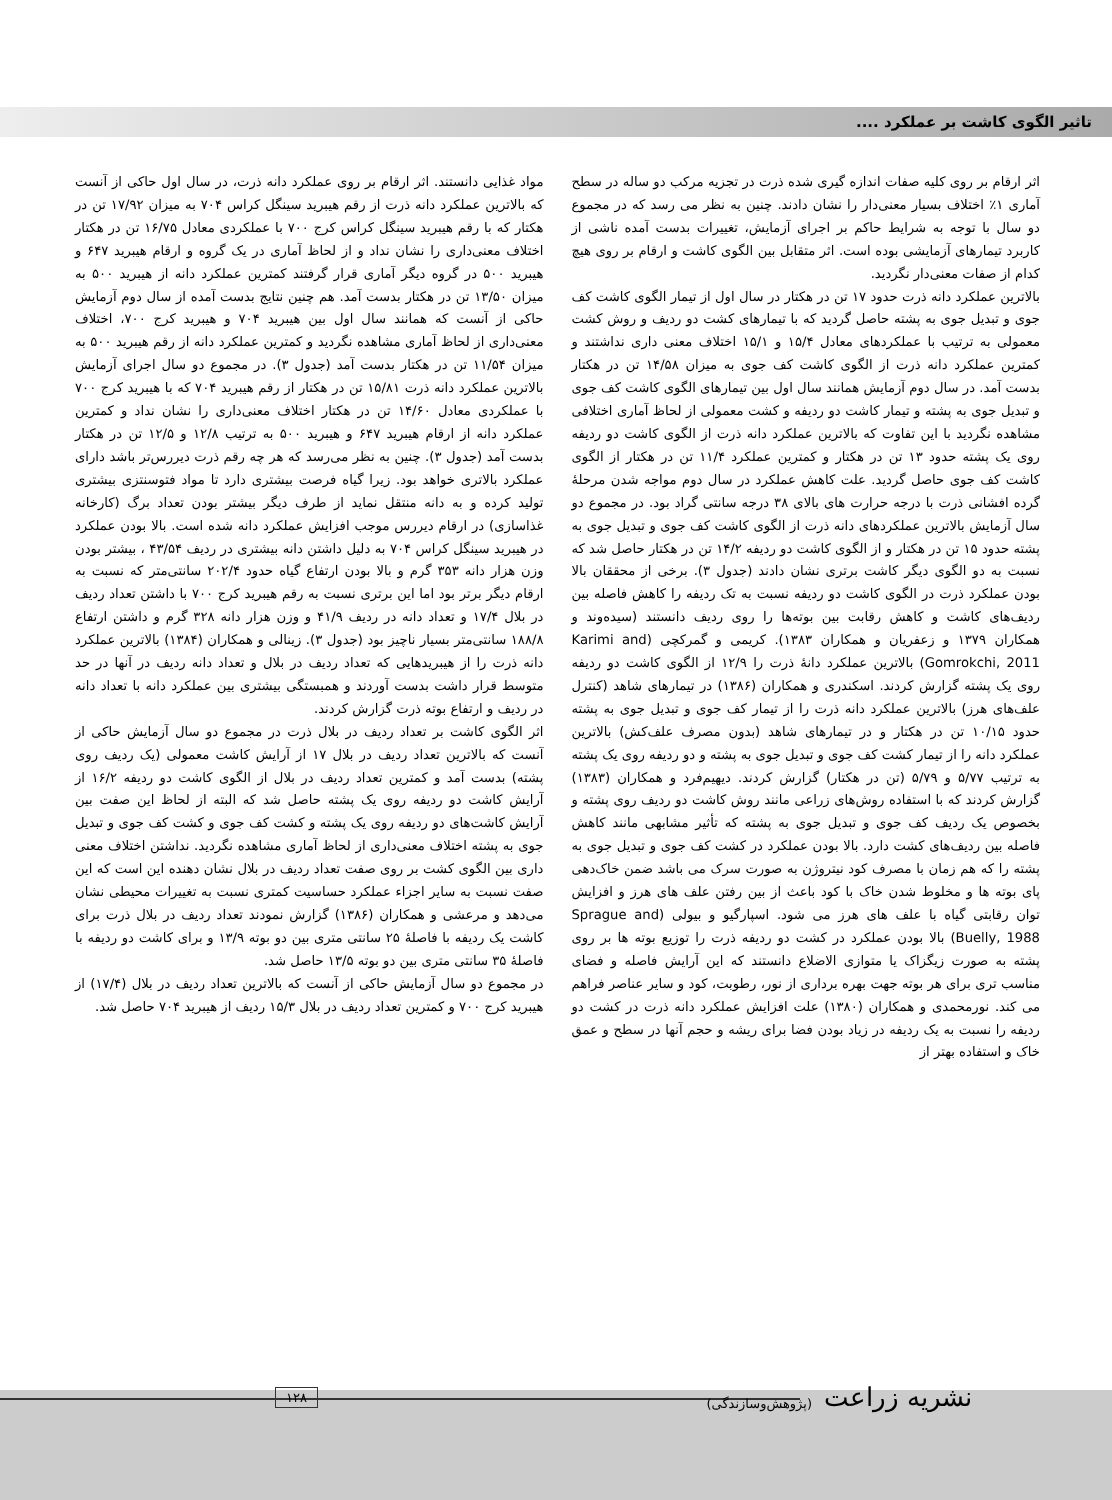تاثیر الگوی کاشت بر عملکرد ....
اثر ارقام بر روی کلیه صفات اندازه گیری شده ذرت در تجزیه مرکب دو ساله در سطح آماری ۱٪ اختلاف بسیار معنی‌دار را نشان دادند. چنین به نظر می رسد که در مجموع دو سال با توجه به شرایط حاکم بر اجرای آزمایش، تغییرات بدست آمده ناشی از کاربرد تیمارهای آزمایشی بوده است. اثر متقابل بین الگوی کاشت و ارقام بر روی هیچ کدام از صفات معنی‌دار نگردید.
بالاترین عملکرد دانه ذرت حدود ۱۷ تن در هکتار در سال اول از تیمار الگوی کاشت کف جوی و تبدیل جوی به پشته حاصل گردید که با تیمارهای کشت دو ردیف و روش کشت معمولی به ترتیب با عملکردهای معادل ۱۵/۴ و ۱۵/۱ اختلاف معنی داری نداشتند و کمترین عملکرد دانه ذرت از الگوی کاشت کف جوی به میزان ۱۴/۵۸ تن در هکتار بدست آمد. در سال دوم آزمایش همانند سال اول بین تیمارهای الگوی کاشت کف جوی و تبدیل جوی به پشته و تیمار کاشت دو ردیفه و کشت معمولی از لحاظ آماری اختلافی مشاهده نگردید با این تفاوت که بالاترین عملکرد دانه ذرت از الگوی کاشت دو ردیفه روی یک پشته حدود ۱۳ تن در هکتار و کمترین عملکرد ۱۱/۴ تن در هکتار از الگوی کاشت کف جوی حاصل گردید. علت کاهش عملکرد در سال دوم مواجه شدن مرحلۀ گرده افشانی ذرت با درجه حرارت های بالای ۳۸ درجه سانتی گراد بود. در مجموع دو سال آزمایش بالاترین عملکردهای دانه ذرت از الگوی کاشت کف جوی و تبدیل جوی به پشته حدود ۱۵ تن در هکتار و از الگوی کاشت دو ردیفه ۱۴/۲ تن در هکتار حاصل شد که نسبت به دو الگوی دیگر کاشت برتری نشان دادند (جدول ۳). برخی از محققان بالا بودن عملکرد ذرت در الگوی کاشت دو ردیفه نسبت به تک ردیفه را کاهش فاصله بین ردیف‌های کاشت و کاهش رقابت بین بوته‌ها را روی ردیف دانستند (سیده‌وند و همکاران ۱۳۷۹ و زعفریان و همکاران ۱۳۸۳). کریمی و گمرکچی (Karimi and Gomrokchi, 2011) بالاترین عملکرد دانۀ ذرت را ۱۲/۹ از الگوی کاشت دو ردیفه روی یک پشته گزارش کردند. اسکندری و همکاران (۱۳۸۶) در تیمارهای شاهد (کنترل علف‌های هرز) بالاترین عملکرد دانه ذرت را از تیمار کف جوی و تبدیل جوی به پشته حدود ۱۰/۱۵ تن در هکتار و در تیمارهای شاهد (بدون مصرف علف‌کش) بالاترین عملکرد دانه را از تیمار کشت کف جوی و تبدیل جوی به پشته و دو ردیفه روی یک پشته به ترتیب ۵/۷۷ و ۵/۷۹ (تن در هکتار) گزارش کردند. دیهیم‌فرد و همکاران (۱۳۸۳) گزارش کردند که با استفاده روش‌های زراعی مانند روش کاشت دو ردیف روی پشته و بخصوص یک ردیف کف جوی و تبدیل جوی به پشته که تأثیر مشابهی مانند کاهش فاصله بین ردیف‌های کشت دارد. بالا بودن عملکرد در کشت کف جوی و تبدیل جوی به پشته را که هم زمان با مصرف کود نیتروژن به صورت سرک می باشد ضمن خاک‌دهی پای بوته ها و مخلوط شدن خاک با کود باعث از بین رفتن علف های هرز و افزایش توان رقابتی گیاه با علف های هرز می شود. اسپارگیو و بیولی (Sprague and Buelly, 1988) بالا بودن عملکرد در کشت دو ردیفه ذرت را توزیع بوته ها بر روی پشته به صورت زیگزاک یا متوازی الاضلاع دانستند که این آرایش فاصله و فضای مناسب تری برای هر بوته جهت بهره برداری از نور، رطوبت، کود و سایر عناصر فراهم می کند. نورمحمدی و همکاران (۱۳۸۰) علت افزایش عملکرد دانه ذرت در کشت دو ردیفه را نسبت به یک ردیفه در زیاد بودن فضا برای ریشه و حجم آنها در سطح و عمق خاک و استفاده بهتر از
مواد غذایی دانستند. اثر ارقام بر روی عملکرد دانه ذرت، در سال اول حاکی از آنست که بالاترین عملکرد دانه ذرت از رقم هیبرید سینگل کراس ۷۰۴ به میزان ۱۷/۹۲ تن در هکتار که با رقم هیبرید سینگل کراس کرج ۷۰۰ با عملکردی معادل ۱۶/۷۵ تن در هکتار اختلاف معنی‌داری را نشان نداد و از لحاظ آماری در یک گروه و ارقام هیبرید ۶۴۷ و هیبرید ۵۰۰ در گروه دیگر آماری قرار گرفتند کمترین عملکرد دانه از هیبرید ۵۰۰ به میزان ۱۳/۵۰ تن در هکتار بدست آمد. هم چنین نتایج بدست آمده از سال دوم آزمایش حاکی از آنست که همانند سال اول بین هیبرید ۷۰۴ و هیبرید کرج ۷۰۰، اختلاف معنی‌داری از لحاظ آماری مشاهده نگردید و کمترین عملکرد دانه از رقم هیبرید ۵۰۰ به میزان ۱۱/۵۴ تن در هکتار بدست آمد (جدول ۳). در مجموع دو سال اجرای آزمایش بالاترین عملکرد دانه ذرت ۱۵/۸۱ تن در هکتار از رقم هیبرید ۷۰۴ که با هیبرید کرج ۷۰۰ با عملکردی معادل ۱۴/۶۰ تن در هکتار اختلاف معنی‌داری را نشان نداد و کمترین عملکرد دانه از ارقام هیبرید ۶۴۷ و هیبرید ۵۰۰ به ترتیب ۱۲/۸ و ۱۲/۵ تن در هکتار بدست آمد (جدول ۳). چنین به نظر می‌رسد که هر چه رقم ذرت دیررس‌تر باشد دارای عملکرد بالاتری خواهد بود. زیرا گیاه فرصت بیشتری دارد تا مواد فتوسنتزی بیشتری تولید کرده و به دانه منتقل نماید از طرف دیگر بیشتر بودن تعداد برگ (کارخانه غذاسازی) در ارقام دیررس موجب افزایش عملکرد دانه شده است. بالا بودن عملکرد در هیبرید سینگل کراس ۷۰۴ به دلیل داشتن دانه بیشتری در ردیف ۴۳/۵۴ ، بیشتر بودن وزن هزار دانه ۳۵۳ گرم و بالا بودن ارتفاع گیاه حدود ۲۰۲/۴ سانتی‌متر که نسبت به ارقام دیگر برتر بود اما این برتری نسبت به رقم هیبرید کرج ۷۰۰ با داشتن تعداد ردیف در بلال ۱۷/۴ و تعداد دانه در ردیف ۴۱/۹ و وزن هزار دانه ۳۲۸ گرم و داشتن ارتفاع ۱۸۸/۸ سانتی‌متر بسیار ناچیز بود (جدول ۳). زینالی و همکاران (۱۳۸۴) بالاترین عملکرد دانه ذرت را از هیبریدهایی که تعداد ردیف در بلال و تعداد دانه ردیف در آنها در حد متوسط قرار داشت بدست آوردند و همبستگی بیشتری بین عملکرد دانه با تعداد دانه در ردیف و ارتفاع بوته ذرت گزارش کردند.
اثر الگوی کاشت بر تعداد ردیف در بلال ذرت در مجموع دو سال آزمایش حاکی از آنست که بالاترین تعداد ردیف در بلال ۱۷ از آرایش کاشت معمولی (یک ردیف روی پشته) بدست آمد و کمترین تعداد ردیف در بلال از الگوی کاشت دو ردیفه ۱۶/۲ از آرایش کاشت دو ردیفه روی یک پشته حاصل شد که البته از لحاظ این صفت بین آرایش کاشت‌های دو ردیفه روی یک پشته و کشت کف جوی و کشت کف جوی و تبدیل جوی به پشته اختلاف معنی‌داری از لحاظ آماری مشاهده نگردید. نداشتن اختلاف معنی داری بین الگوی کشت بر روی صفت تعداد ردیف در بلال نشان دهنده این است که این صفت نسبت به سایر اجزاء عملکرد حساسیت کمتری نسبت به تغییرات محیطی نشان می‌دهد و مرعشی و همکاران (۱۳۸۶) گزارش نمودند تعداد ردیف در بلال ذرت برای کاشت یک ردیفه با فاصلۀ ۲۵ سانتی متری بین دو بوته ۱۳/۹ و برای کاشت دو ردیفه با فاصلۀ ۳۵ سانتی متری بین دو بوته ۱۳/۵ حاصل شد.
در مجموع دو سال آزمایش حاکی از آنست که بالاترین تعداد ردیف در بلال (۱۷/۴) از هیبرید کرج ۷۰۰ و کمترین تعداد ردیف در بلال ۱۵/۳ ردیف از هیبرید ۷۰۴ حاصل شد.
نشریه زراعت (پژوهش‌وسازندگی)
۱۲۸